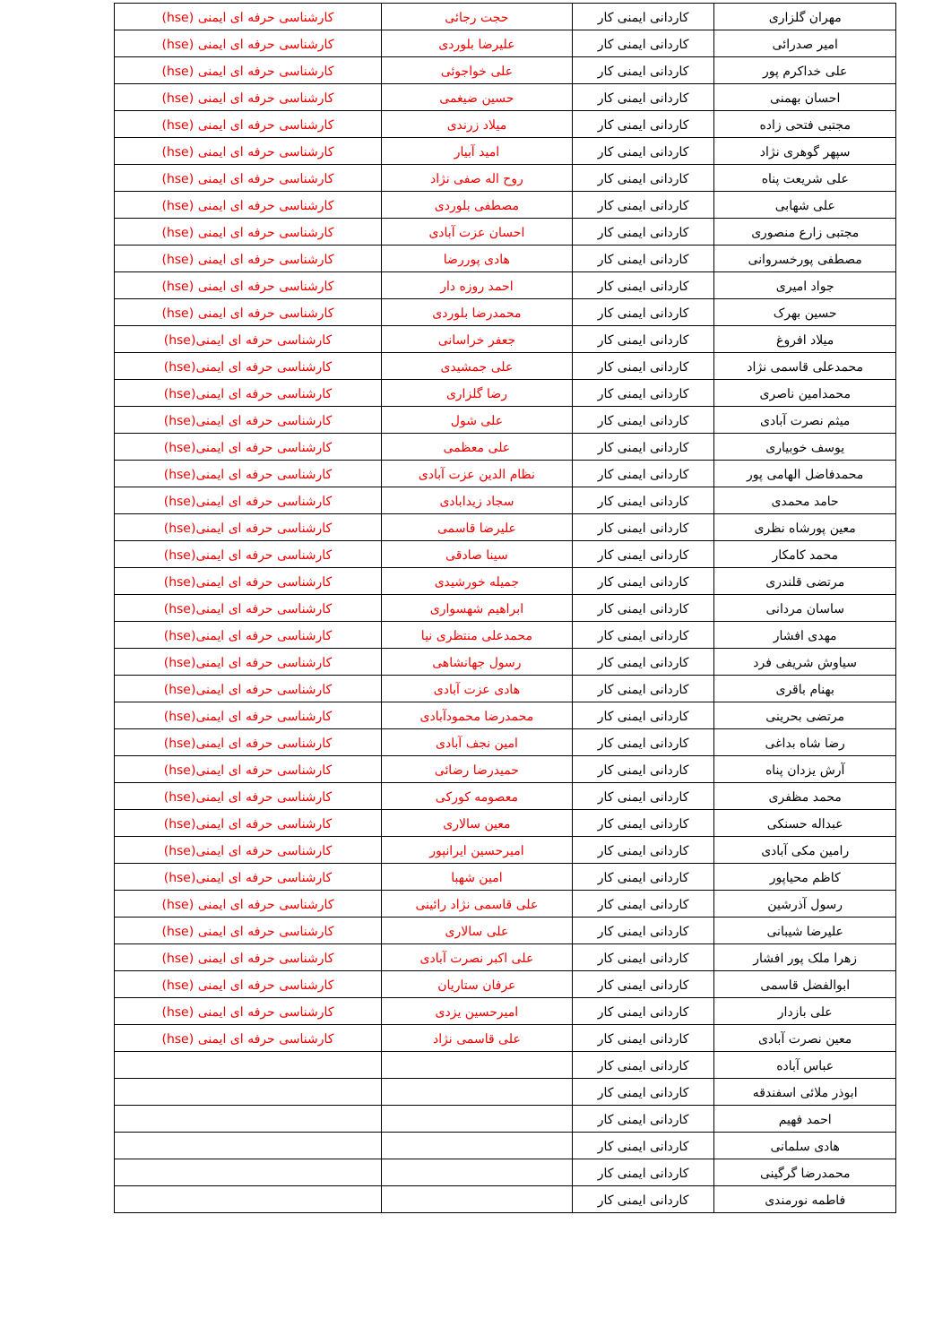| مهران گلزاری | کاردانی ایمنی کار | حجت رجائی | کارشناسی حرفه ای ایمنی (hse) |
| امیر صدرائی | کاردانی ایمنی کار | علیرضا بلوردی | کارشناسی حرفه ای ایمنی (hse) |
| علی خداکرم پور | کاردانی ایمنی کار | علی خواجوئی | کارشناسی حرفه ای ایمنی (hse) |
| احسان بهمنی | کاردانی ایمنی کار | حسین ضیغمی | کارشناسی حرفه ای ایمنی (hse) |
| مجتبی فتحی زاده | کاردانی ایمنی کار | میلاد زرندی | کارشناسی حرفه ای ایمنی (hse) |
| سپهر گوهری نژاد | کاردانی ایمنی کار | امید آبیار | کارشناسی حرفه ای ایمنی (hse) |
| علی شریعت پناه | کاردانی ایمنی کار | روح اله صفی نژاد | کارشناسی حرفه ای ایمنی (hse) |
| علی شهابی | کاردانی ایمنی کار | مصطفی بلوردی | کارشناسی حرفه ای ایمنی (hse) |
| مجتبی زارع منصوری | کاردانی ایمنی کار | احسان عزت آبادی | کارشناسی حرفه ای ایمنی (hse) |
| مصطفی پورخسروانی | کاردانی ایمنی کار | هادی پوررضا | کارشناسی حرفه ای ایمنی (hse) |
| جواد امیری | کاردانی ایمنی کار | احمد روزه دار | کارشناسی حرفه ای ایمنی (hse) |
| حسین بهرک | کاردانی ایمنی کار | محمدرضا بلوردی | کارشناسی حرفه ای ایمنی (hse) |
| میلاد افروغ | کاردانی ایمنی کار | جعفر خراسانی | کارشناسی حرفه ای ایمنی(hse) |
| محمدعلی قاسمی نژاد | کاردانی ایمنی کار | علی جمشیدی | کارشناسی حرفه ای ایمنی(hse) |
| محمدامین ناصری | کاردانی ایمنی کار | رضا گلزاری | کارشناسی حرفه ای ایمنی(hse) |
| میثم نصرت آبادی | کاردانی ایمنی کار | علی شول | کارشناسی حرفه ای ایمنی(hse) |
| یوسف خوبیاری | کاردانی ایمنی کار | علی معظمی | کارشناسی حرفه ای ایمنی(hse) |
| محمدفاضل الهامی پور | کاردانی ایمنی کار | نظام الدین عزت آبادی | کارشناسی حرفه ای ایمنی(hse) |
| حامد محمدی | کاردانی ایمنی کار | سجاد زیدابادی | کارشناسی حرفه ای ایمنی(hse) |
| معین پورشاه نظری | کاردانی ایمنی کار | علیرضا قاسمی | کارشناسی حرفه ای ایمنی(hse) |
| محمد کامکار | کاردانی ایمنی کار | سینا صادقی | کارشناسی حرفه ای ایمنی(hse) |
| مرتضی قلندری | کاردانی ایمنی کار | جمیله خورشیدی | کارشناسی حرفه ای ایمنی(hse) |
| ساسان مردانی | کاردانی ایمنی کار | ابراهیم شهسواری | کارشناسی حرفه ای ایمنی(hse) |
| مهدی افشار | کاردانی ایمنی کار | محمدعلی منتظری نیا | کارشناسی حرفه ای ایمنی(hse) |
| سیاوش شریفی فرد | کاردانی ایمنی کار | رسول جهانشاهی | کارشناسی حرفه ای ایمنی(hse) |
| بهنام باقری | کاردانی ایمنی کار | هادی عزت آبادی | کارشناسی حرفه ای ایمنی(hse) |
| مرتضی بحرینی | کاردانی ایمنی کار | محمدرضا محمودآبادی | کارشناسی حرفه ای ایمنی(hse) |
| رضا شاه بداغی | کاردانی ایمنی کار | امین نجف آبادی | کارشناسی حرفه ای ایمنی(hse) |
| آرش یزدان پناه | کاردانی ایمنی کار | حمیدرضا رضائی | کارشناسی حرفه ای ایمنی(hse) |
| محمد مظفری | کاردانی ایمنی کار | معصومه کورکی | کارشناسی حرفه ای ایمنی(hse) |
| عبداله حسنکی | کاردانی ایمنی کار | معین سالاری | کارشناسی حرفه ای ایمنی(hse) |
| رامین مکی آبادی | کاردانی ایمنی کار | امیرحسین ایرانپور | کارشناسی حرفه ای ایمنی(hse) |
| کاظم محیاپور | کاردانی ایمنی کار | امین شهبا | کارشناسی حرفه ای ایمنی(hse) |
| رسول آذرشین | کاردانی ایمنی کار | علی قاسمی نژاد رائینی | کارشناسی حرفه ای ایمنی (hse) |
| علیرضا شیبانی | کاردانی ایمنی کار | علی سالاری | کارشناسی حرفه ای ایمنی (hse) |
| زهرا ملک پور افشار | کاردانی ایمنی کار | علی اکبر نصرت آبادی | کارشناسی حرفه ای ایمنی (hse) |
| ابوالفضل قاسمی | کاردانی ایمنی کار | عرفان ستاریان | کارشناسی حرفه ای ایمنی (hse) |
| علی بازدار | کاردانی ایمنی کار | امیرحسین یزدی | کارشناسی حرفه ای ایمنی (hse) |
| معین نصرت آبادی | کاردانی ایمنی کار | علی قاسمی نژاد | کارشناسی حرفه ای ایمنی (hse) |
| عباس آباده | کاردانی ایمنی کار | | |
| ابوذر ملائی اسفندقه | کاردانی ایمنی کار | | |
| احمد فهیم | کاردانی ایمنی کار | | |
| هادی سلمانی | کاردانی ایمنی کار | | |
| محمدرضا گرگینی | کاردانی ایمنی کار | | |
| فاطمه نورمندی | کاردانی ایمنی کار | | |